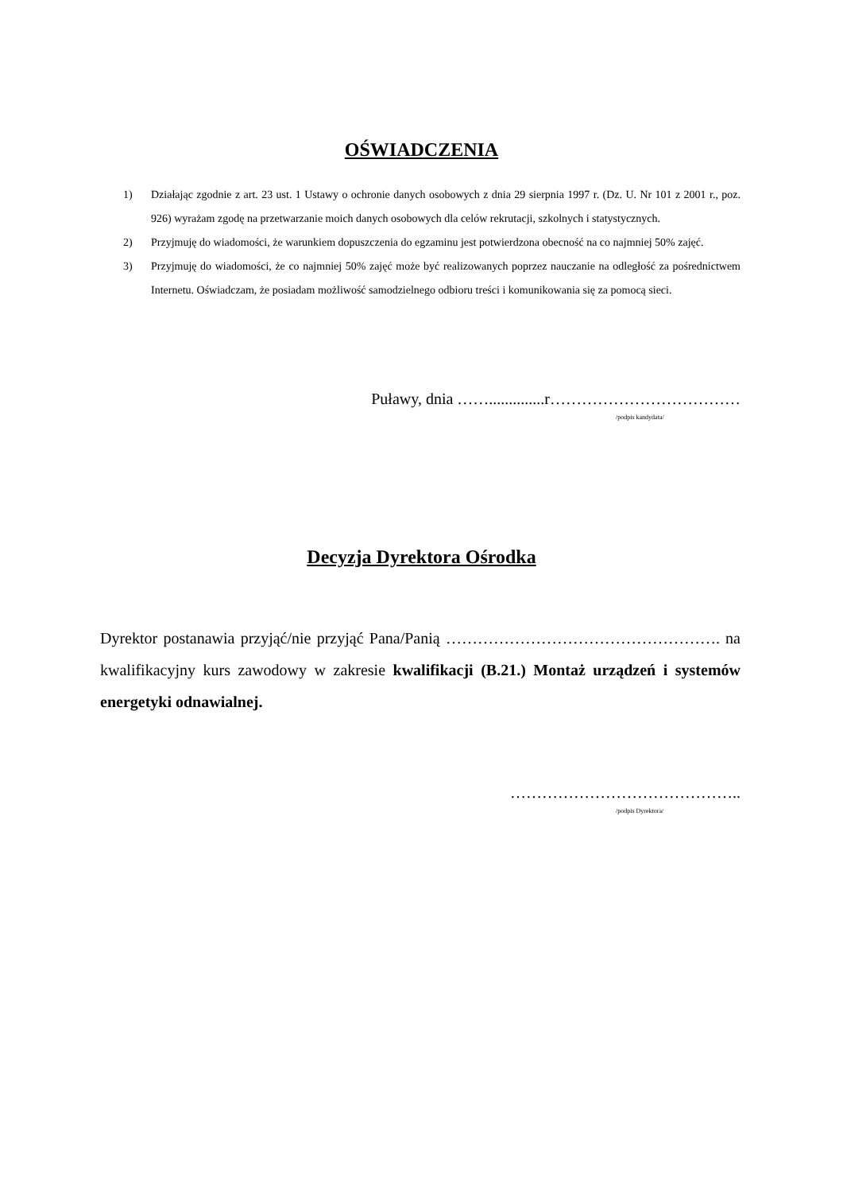OŚWIADCZENIA
1) Działając zgodnie z art. 23 ust. 1 Ustawy o ochronie danych osobowych z dnia 29 sierpnia 1997 r. (Dz. U. Nr 101 z 2001 r., poz. 926) wyrażam zgodę na przetwarzanie moich danych osobowych dla celów rekrutacji, szkolnych i statystycznych.
2) Przyjmuję do wiadomości, że warunkiem dopuszczenia do egzaminu jest potwierdzona obecność na co najmniej 50% zajęć.
3) Przyjmuję do wiadomości, że co najmniej 50% zajęć może być realizowanych poprzez nauczanie na odległość za pośrednictwem Internetu. Oświadczam, że posiadam możliwość samodzielnego odbioru treści i komunikowania się za pomocą sieci.
Puławy, dnia ……..............r………………………………
/podpis kandydata/
Decyzja Dyrektora Ośrodka
Dyrektor postanawia przyjąć/nie przyjąć Pana/Panią ……………………………………………. na kwalifikacyjny kurs zawodowy w zakresie kwalifikacji (B.21.) Montaż urządzeń i systemów energetyki odnawialnej.
……………………………………..
/podpis Dyrektora/